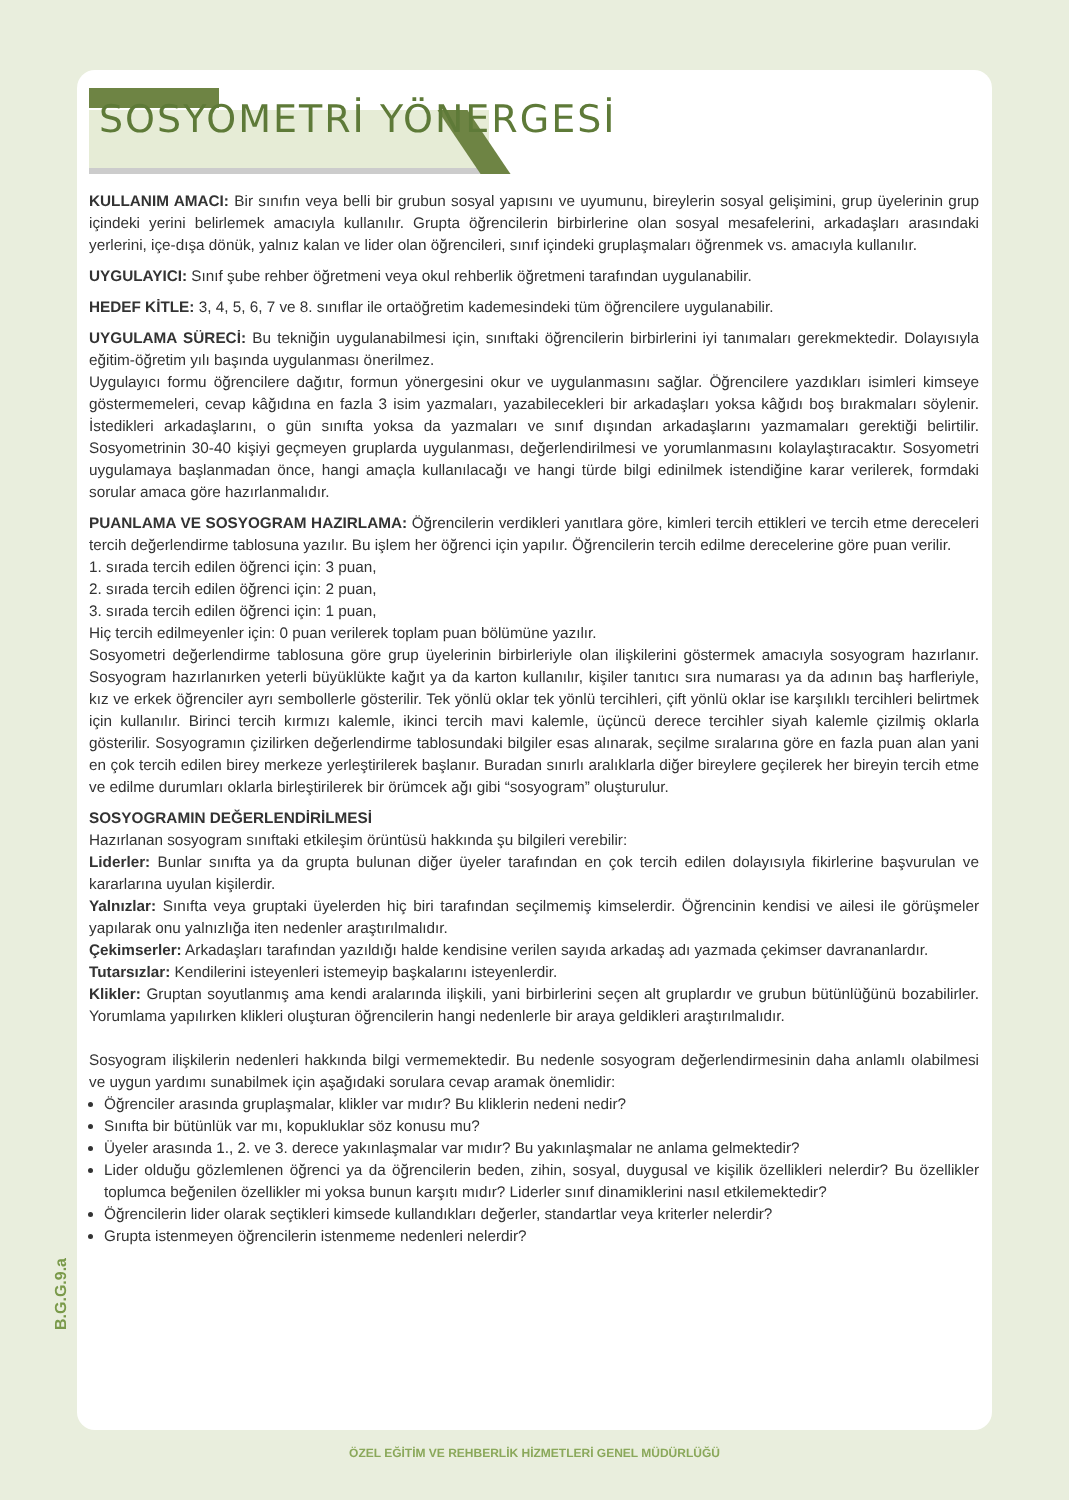SOSYOMETRİ YÖNERGESİ
KULLANIM AMACI: Bir sınıfın veya belli bir grubun sosyal yapısını ve uyumunu, bireylerin sosyal gelişimini, grup üyelerinin grup içindeki yerini belirlemek amacıyla kullanılır. Grupta öğrencilerin birbirlerine olan sosyal mesafelerini, arkadaşları arasındaki yerlerini, içe-dışa dönük, yalnız kalan ve lider olan öğrencileri, sınıf içindeki gruplaşmaları öğrenmek vs. amacıyla kullanılır.
UYGULAYICI: Sınıf şube rehber öğretmeni veya okul rehberlik öğretmeni tarafından uygulanabilir.
HEDEF KİTLE: 3, 4, 5, 6, 7 ve 8. sınıflar ile ortaöğretim kademesindeki tüm öğrencilere uygulanabilir.
UYGULAMA SÜRECİ: Bu tekniğin uygulanabilmesi için, sınıftaki öğrencilerin birbirlerini iyi tanımaları gerekmektedir. Dolayısıyla eğitim-öğretim yılı başında uygulanması önerilmez.
Uygulayıcı formu öğrencilere dağıtır, formun yönergesini okur ve uygulanmasını sağlar. Öğrencilere yazdıkları isimleri kimseye göstermemeleri, cevap kâğıdına en fazla 3 isim yazmaları, yazabilecekleri bir arkadaşları yoksa kâğıdı boş bırakmaları söylenir. İstedikleri arkadaşlarını, o gün sınıfta yoksa da yazmaları ve sınıf dışından arkadaşlarını yazmamaları gerektiği belirtilir. Sosyometrinin 30-40 kişiyi geçmeyen gruplarda uygulanması, değerlendirilmesi ve yorumlanmasını kolaylaştıracaktır. Sosyometri uygulamaya başlanmadan önce, hangi amaçla kullanılacağı ve hangi türde bilgi edinilmek istendiğine karar verilerek, formdaki sorular amaca göre hazırlanmalıdır.
PUANLAMA VE SOSYOGRAM HAZIRLAMA: Öğrencilerin verdikleri yanıtlara göre, kimleri tercih ettikleri ve tercih etme dereceleri tercih değerlendirme tablosuna yazılır. Bu işlem her öğrenci için yapılır. Öğrencilerin tercih edilme derecelerine göre puan verilir.
1. sırada tercih edilen öğrenci için: 3 puan,
2. sırada tercih edilen öğrenci için: 2 puan,
3. sırada tercih edilen öğrenci için: 1 puan,
Hiç tercih edilmeyenler için: 0 puan verilerek toplam puan bölümüne yazılır.
Sosyometri değerlendirme tablosuna göre grup üyelerinin birbirleriyle olan ilişkilerini göstermek amacıyla sosyogram hazırlanır. Sosyogram hazırlanırken yeterli büyüklükte kağıt ya da karton kullanılır, kişiler tanıtıcı sıra numarası ya da adının baş harfleriyle, kız ve erkek öğrenciler ayrı sembollerle gösterilir. Tek yönlü oklar tek yönlü tercihleri, çift yönlü oklar ise karşılıklı tercihleri belirtmek için kullanılır. Birinci tercih kırmızı kalemle, ikinci tercih mavi kalemle, üçüncü derece tercihler siyah kalemle çizilmiş oklarla gösterilir. Sosyogramın çizilirken değerlendirme tablosundaki bilgiler esas alınarak, seçilme sıralarına göre en fazla puan alan yani en çok tercih edilen birey merkeze yerleştirilerek başlanır. Buradan sınırlı aralıklarla diğer bireylere geçilerek her bireyin tercih etme ve edilme durumları oklarla birleştirilerek bir örümcek ağı gibi “sosyogram” oluşturulur.
SOSYOGRAMIN DEĞERLENDİRİLMESİ
Hazırlanan sosyogram sınıftaki etkileşim örüntüsü hakkında şu bilgileri verebilir:
Liderler: Bunlar sınıfta ya da grupta bulunan diğer üyeler tarafından en çok tercih edilen dolayısıyla fikirlerine başvurulan ve kararlarına uyulan kişilerdir.
Yalnızlar: Sınıfta veya gruptaki üyelerden hiç biri tarafından seçilmemiş kimselerdir. Öğrencinin kendisi ve ailesi ile görüşmeler yapılarak onu yalnızlığa iten nedenler araştırılmalıdır.
Çekimserler: Arkadaşları tarafından yazıldığı halde kendisine verilen sayıda arkadaş adı yazmada çekimser davrananlardır.
Tutarsızlar: Kendilerini isteyenleri istemeyip başkalarını isteyenlerdir.
Klikler: Gruptan soyutlanmış ama kendi aralarında ilişkili, yani birbirlerini seçen alt gruplardır ve grubun bütünlüğünü bozabilirler. Yorumlama yapılırken klikleri oluşturan öğrencilerin hangi nedenlerle bir araya geldikleri araştırılmalıdır.
Sosyogram ilişkilerin nedenleri hakkında bilgi vermemektedir. Bu nedenle sosyogram değerlendirmesinin daha anlamlı olabilmesi ve uygun yardımı sunabilmek için aşağıdaki sorulara cevap aramak önemlidir:
Öğrenciler arasında gruplaşmalar, klikler var mıdır? Bu kliklerin nedeni nedir?
Sınıfta bir bütünlük var mı, kopukluklar söz konusu mu?
Üyeler arasında 1., 2. ve 3. derece yakınlaşmalar var mıdır? Bu yakınlaşmalar ne anlama gelmektedir?
Lider olduğu gözlemlenen öğrenci ya da öğrencilerin beden, zihin, sosyal, duygusal ve kişilik özellikleri nelerdir? Bu özellikler toplumca beğenilen özellikler mi yoksa bunun karşıtı mıdır? Liderler sınıf dinamiklerini nasıl etkilemektedir?
Öğrencilerin lider olarak seçtikleri kimsede kullandıkları değerler, standartlar veya kriterler nelerdir?
Grupta istenmeyen öğrencilerin istenmeme nedenleri nelerdir?
B.G.G.9.a
ÖZEL EĞİTİM VE REHBERLİK HİZMETLERİ GENEL MÜDÜRLÜĞÜ